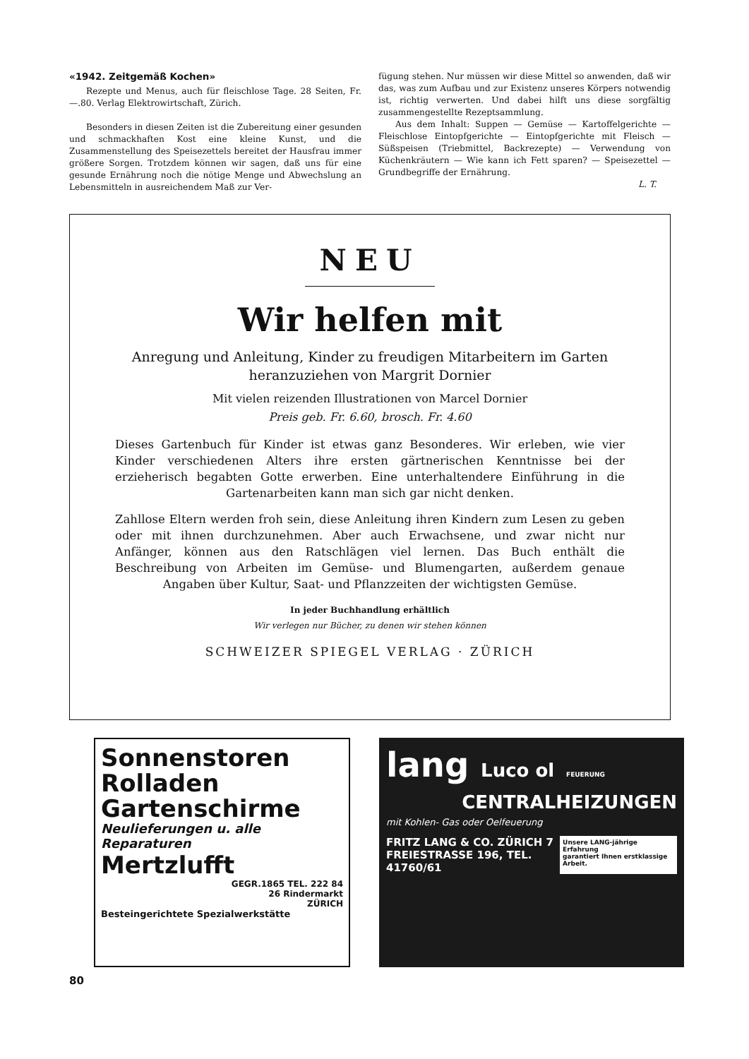«1942. Zeitgemäß Kochen»
Rezepte und Menus, auch für fleischlose Tage. 28 Seiten, Fr. —.80. Verlag Elektrowirtschaft, Zürich.
Besonders in diesen Zeiten ist die Zubereitung einer gesunden und schmackhaften Kost eine kleine Kunst, und die Zusammenstellung des Speisezettels bereitet der Hausfrau immer größere Sorgen. Trotzdem können wir sagen, daß uns für eine gesunde Ernährung noch die nötige Menge und Abwechslung an Lebensmitteln in ausreichendem Maß zur Ver-
fügung stehen. Nur müssen wir diese Mittel so anwenden, daß wir das, was zum Aufbau und zur Existenz unseres Körpers notwendig ist, richtig verwerten. Und dabei hilft uns diese sorgfältig zusammengestellte Rezeptsammlung.
Aus dem Inhalt: Suppen — Gemüse — Kartoffelgerichte — Fleischlose Eintopfgerichte — Eintopfgerichte mit Fleisch — Süßspeisen (Triebmittel, Backrezepte) — Verwendung von Küchenkräutern — Wie kann ich Fett sparen? — Speisezettel — Grundbegriffe der Ernährung.
L. T.
NEU
Wir helfen mit
Anregung und Anleitung, Kinder zu freudigen Mitarbeitern im Garten heranzuziehen von Margrit Dornier
Mit vielen reizenden Illustrationen von Marcel Dornier
Preis geb. Fr. 6.60, brosch. Fr. 4.60
Dieses Gartenbuch für Kinder ist etwas ganz Besonderes. Wir erleben, wie vier Kinder verschiedenen Alters ihre ersten gärtnerischen Kenntnisse bei der erzieherisch begabten Gotte erwerben. Eine unterhaltendere Einführung in die Gartenarbeiten kann man sich gar nicht denken.
Zahllose Eltern werden froh sein, diese Anleitung ihren Kindern zum Lesen zu geben oder mit ihnen durchzunehmen. Aber auch Erwachsene, und zwar nicht nur Anfänger, können aus den Ratschlägen viel lernen. Das Buch enthält die Beschreibung von Arbeiten im Gemüse- und Blumengarten, außerdem genaue Angaben über Kultur, Saat- und Pflanzzeiten der wichtigsten Gemüse.
In jeder Buchhandlung erhältlich
Wir verlegen nur Bücher, zu denen wir stehen können
SCHWEIZER SPIEGEL VERLAG · ZÜRICH
Sonnenstoren
Rolladen
Gartenschirme
Neulieferungen u. alle Reparaturen
Mertzlufft
GEGR.1865 TEL. 222 84
26 Rindermarkt
ZÜRICH
Besteingerichtete Spezialwerkstätte
lang Luco ol FEUERUNG
CENTRALHEIZUNGEN
mit Kohlen- Gas oder Oelfeuerung
FRITZ LANG & CO. ZÜRICH 7
FREIESTRASSE 196, TEL. 41760/61
Unsere LANG-jährige Erfahrung
garantiert Ihnen erstklassige Arbeit.
80